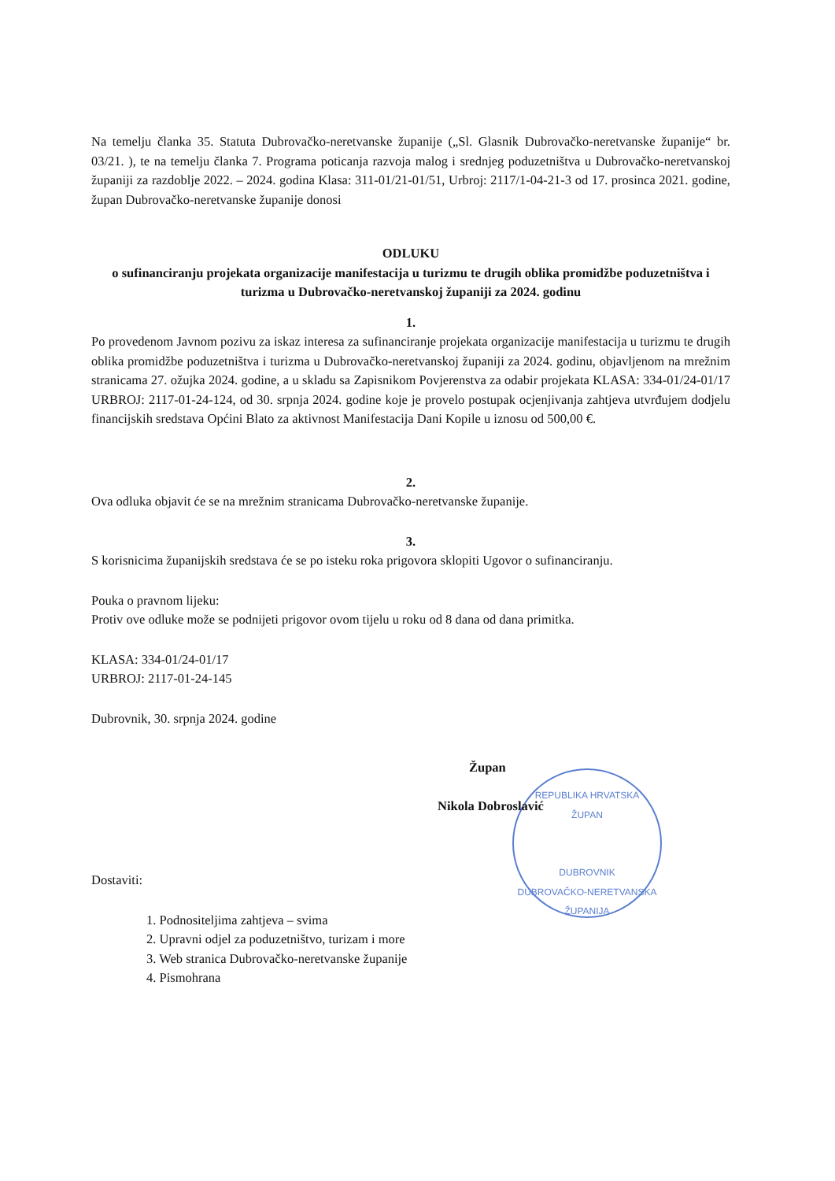Na temelju članka 35. Statuta Dubrovačko-neretvanske županije („Sl. Glasnik Dubrovačko-neretvanske županije“ br. 03/21. ), te na temelju članka 7. Programa poticanja razvoja malog i srednjeg poduzetništva u Dubrovačko-neretvanskoj županiji za razdoblje 2022. – 2024. godina Klasa: 311-01/21-01/51, Urbroj: 2117/1-04-21-3 od 17. prosinca 2021. godine, župan Dubrovačko-neretvanske županije donosi
ODLUKU
o sufinanciranju projekata organizacije manifestacija u turizmu te drugih oblika promidžbe poduzetništva i turizma u Dubrovačko-neretvanskoj županiji za 2024. godinu
1.
Po provedenom Javnom pozivu za iskaz interesa za sufinanciranje projekata organizacije manifestacija u turizmu te drugih oblika promidžbe poduzetništva i turizma u Dubrovačko-neretvanskoj županiji za 2024. godinu, objavljenom na mrežnim stranicama 27. ožujka 2024. godine, a u skladu sa Zapisnikom Povjerenstva za odabir projekata KLASA: 334-01/24-01/17 URBROJ: 2117-01-24-124, od 30. srpnja 2024. godine koje je provelo postupak ocjenjivanja zahtjeva utvrđujem dodjelu financijskih sredstava Općini Blato za aktivnost Manifestacija Dani Kopile u iznosu od 500,00 €.
2.
Ova odluka objavit će se na mrežnim stranicama Dubrovačko-neretvanske županije.
3.
S korisnicima županijskih sredstava će se po isteku roka prigovora sklopiti Ugovor o sufinanciranju.
Pouka o pravnom lijeku:
Protiv ove odluke može se podnijeti prigovor ovom tijelu u roku od 8 dana od dana primitka.
KLASA: 334-01/24-01/17
URBROJ: 2117-01-24-145
Dubrovnik, 30. srpnja 2024. godine
Župan
Nikola Dobroslavić
REPUBLIKA HRVATSKA
ŽUPAN
DUBROVNIK
DUBROVAČKO-NERETVANSKA ŽUPANIJA
Dostaviti:
1. Podnositeljima zahtjeva – svima
2. Upravni odjel za poduzetništvo, turizam i more
3. Web stranica Dubrovačko-neretvanske županije
4. Pismohrana